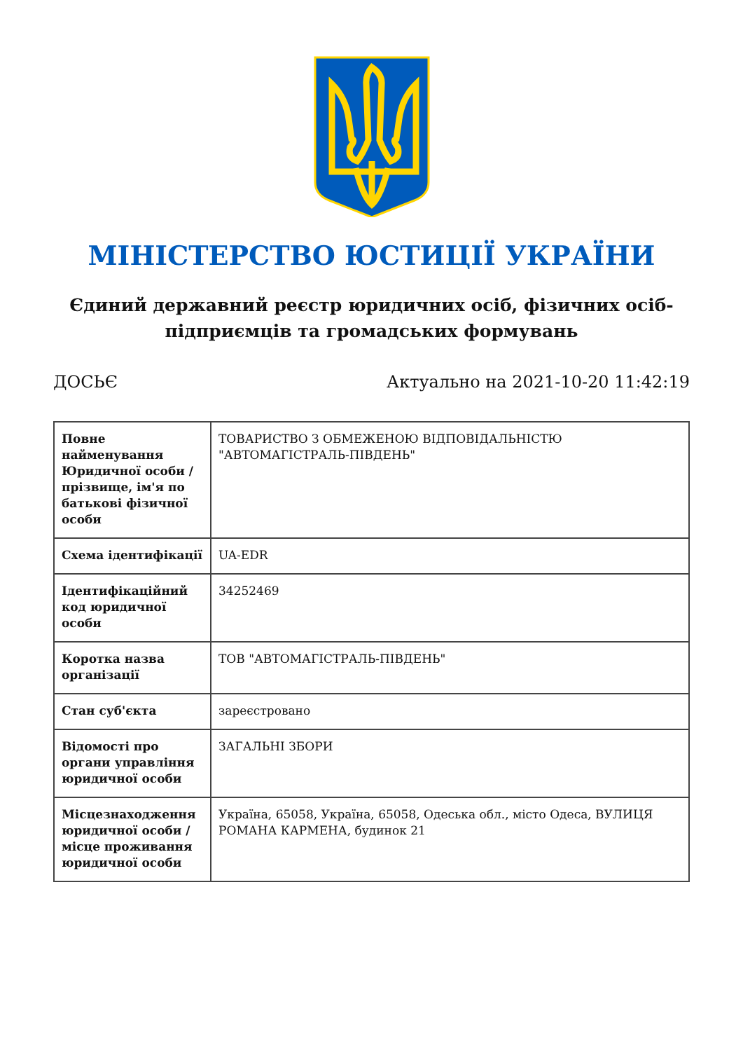МІНІСТЕРСТВО ЮСТИЦІЇ УКРАЇНИ
Єдиний державний реєстр юридичних осіб, фізичних осіб-підприємців та громадських формувань
ДОСЬЄ Актуально на 2021-10-20 11:42:19
| Повне найменування Юридичної особи / прізвище, ім'я по батькові фізичної особи | ТОВАРИСТВО З ОБМЕЖЕНОЮ ВІДПОВІДАЛЬНІСТЮ "АВТОМАГІСТРАЛЬ-ПІВДЕНЬ" |
| Схема ідентифікації | UA-EDR |
| Ідентифікаційний код юридичної особи | 34252469 |
| Коротка назва організації | ТОВ "АВТОМАГІСТРАЛЬ-ПІВДЕНЬ" |
| Стан суб'єкта | зареєстровано |
| Відомості про органи управління юридичної особи | ЗАГАЛЬНІ ЗБОРИ |
| Місцезнаходження юридичної особи / місце проживання юридичної особи | Україна, 65058, Україна, 65058, Одеська обл., місто Одеса, ВУЛИЦЯ РОМАНА КАРМЕНА, будинок 21 |